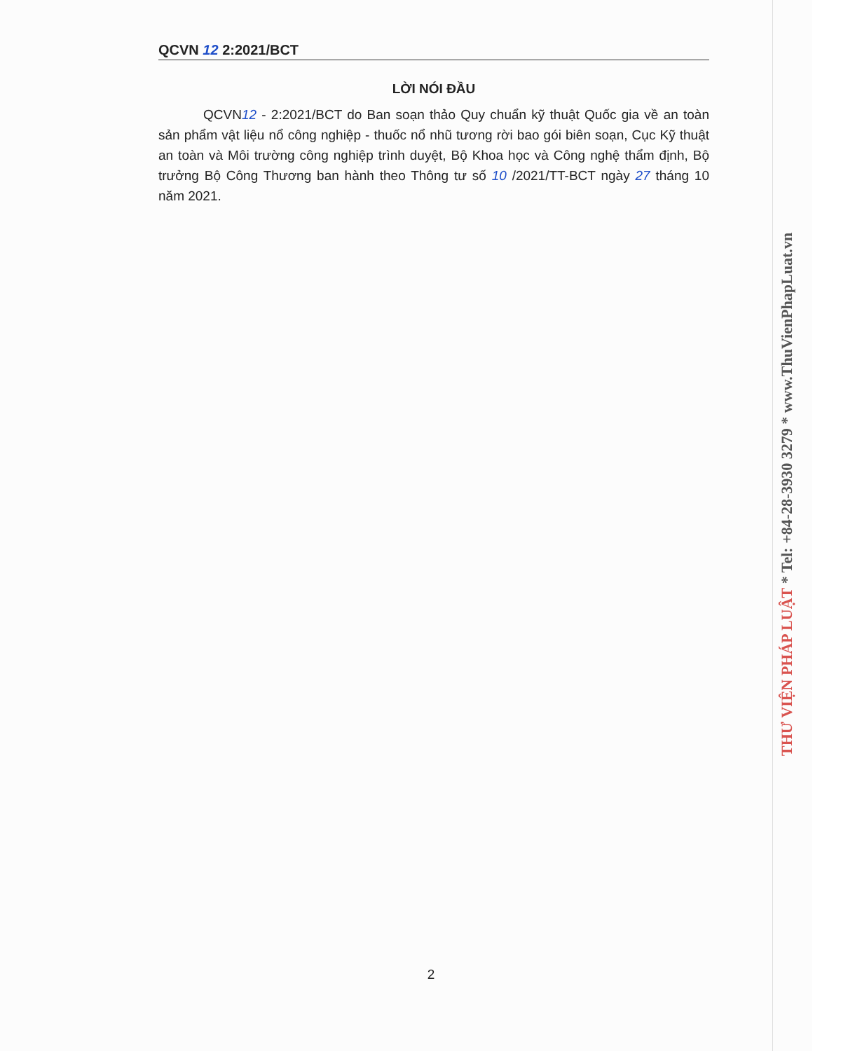QCVN 12 2:2021/BCT
LỜI NÓI ĐẦU
QCVN12 - 2:2021/BCT do Ban soạn thảo Quy chuẩn kỹ thuật Quốc gia về an toàn sản phẩm vật liệu nổ công nghiệp - thuốc nổ nhũ tương rời bao gói biên soạn, Cục Kỹ thuật an toàn và Môi trường công nghiệp trình duyệt, Bộ Khoa học và Công nghệ thẩm định, Bộ trưởng Bộ Công Thương ban hành theo Thông tư số 10 /2021/TT-BCT ngày 27 tháng 10 năm 2021.
2
THƯ VIỆN PHÁP LUẬT * Tel: +84-28-3930 3279 * www.ThuVienPhapLuat.vn